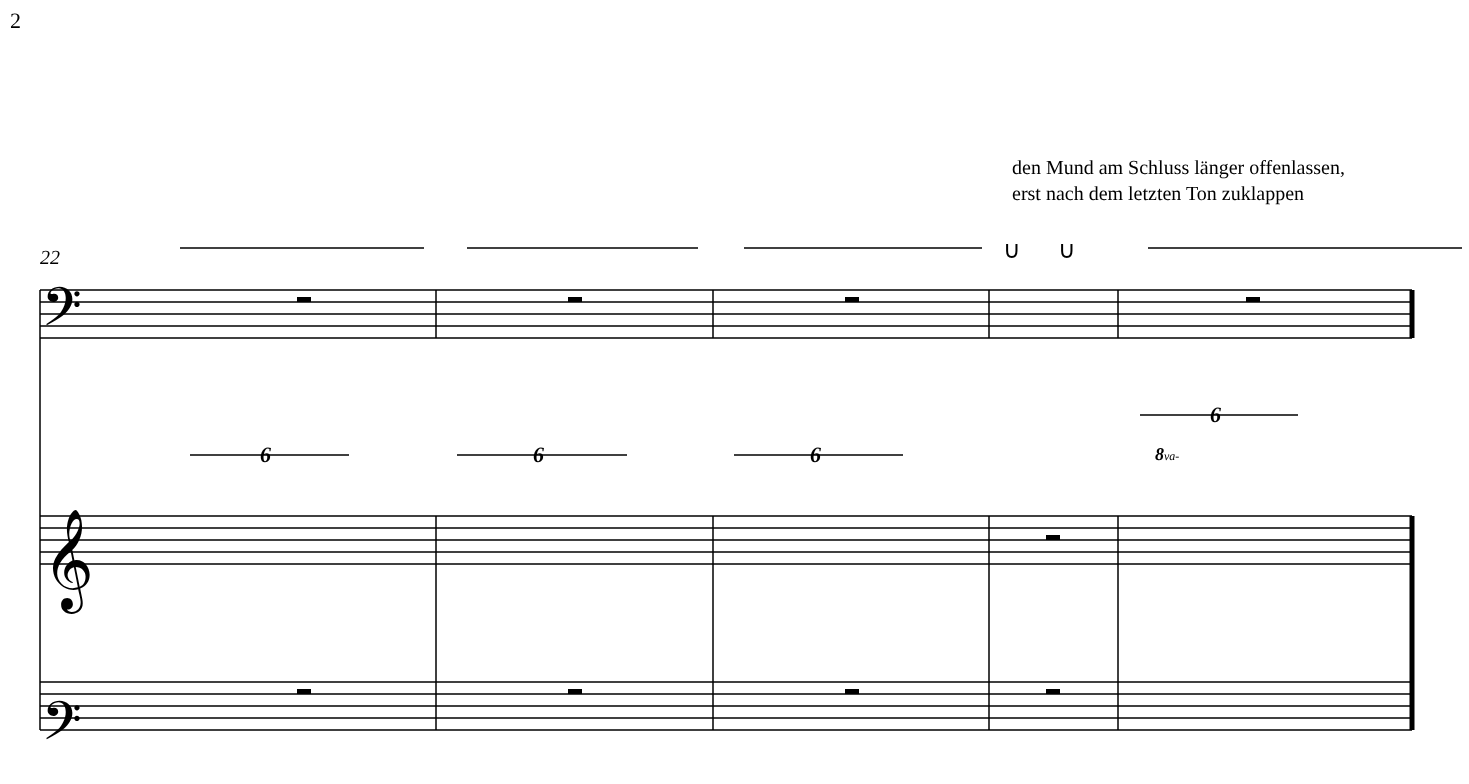2
den Mund am Schluss länger offenlassen,
erst nach dem letzten Ton zuklappen
22
6
6
6
6
8va-
∪
∪
𝄢
𝄢
𝄞